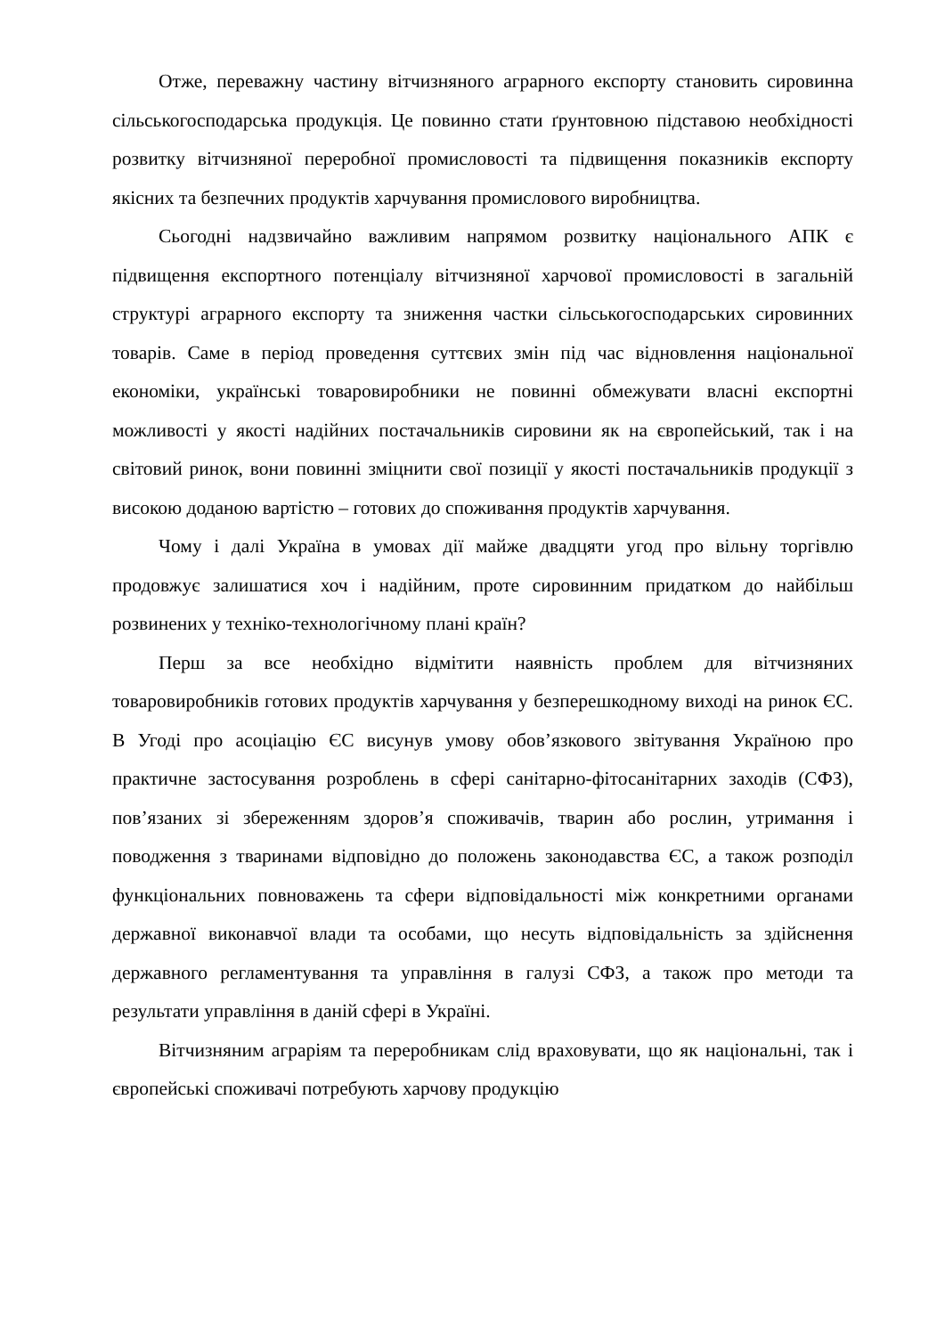Отже, переважну частину вітчизняного аграрного експорту становить сировинна сільськогосподарська продукція. Це повинно стати ґрунтовною підставою необхідності розвитку вітчизняної переробної промисловості та підвищення показників експорту якісних та безпечних продуктів харчування промислового виробництва.
Сьогодні надзвичайно важливим напрямом розвитку національного АПК є підвищення експортного потенціалу вітчизняної харчової промисловості в загальній структурі аграрного експорту та зниження частки сільськогосподарських сировинних товарів. Саме в період проведення суттєвих змін під час відновлення національної економіки, українські товаровиробники не повинні обмежувати власні експортні можливості у якості надійних постачальників сировини як на європейський, так і на світовий ринок, вони повинні зміцнити свої позиції у якості постачальників продукції з високою доданою вартістю – готових до споживання продуктів харчування.
Чому і далі Україна в умовах дії майже двадцяти угод про вільну торгівлю продовжує залишатися хоч і надійним, проте сировинним придатком до найбільш розвинених у техніко-технологічному плані країн?
Перш за все необхідно відмітити наявність проблем для вітчизняних товаровиробників готових продуктів харчування у безперешкодному виході на ринок ЄС. В Угоді про асоціацію ЄС висунув умову обов’язкового звітування Україною про практичне застосування розроблень в сфері санітарно-фітосанітарних заходів (СФЗ), пов’язаних зі збереженням здоров’я споживачів, тварин або рослин, утримання і поводження з тваринами відповідно до положень законодавства ЄС, а також розподіл функціональних повноважень та сфери відповідальності між конкретними органами державної виконавчої влади та особами, що несуть відповідальність за здійснення державного регламентування та управління в галузі СФЗ, а також про методи та результати управління в даній сфері в Україні.
Вітчизняним аграріям та переробникам слід враховувати, що як національні, так і європейські споживачі потребують харчову продукцію